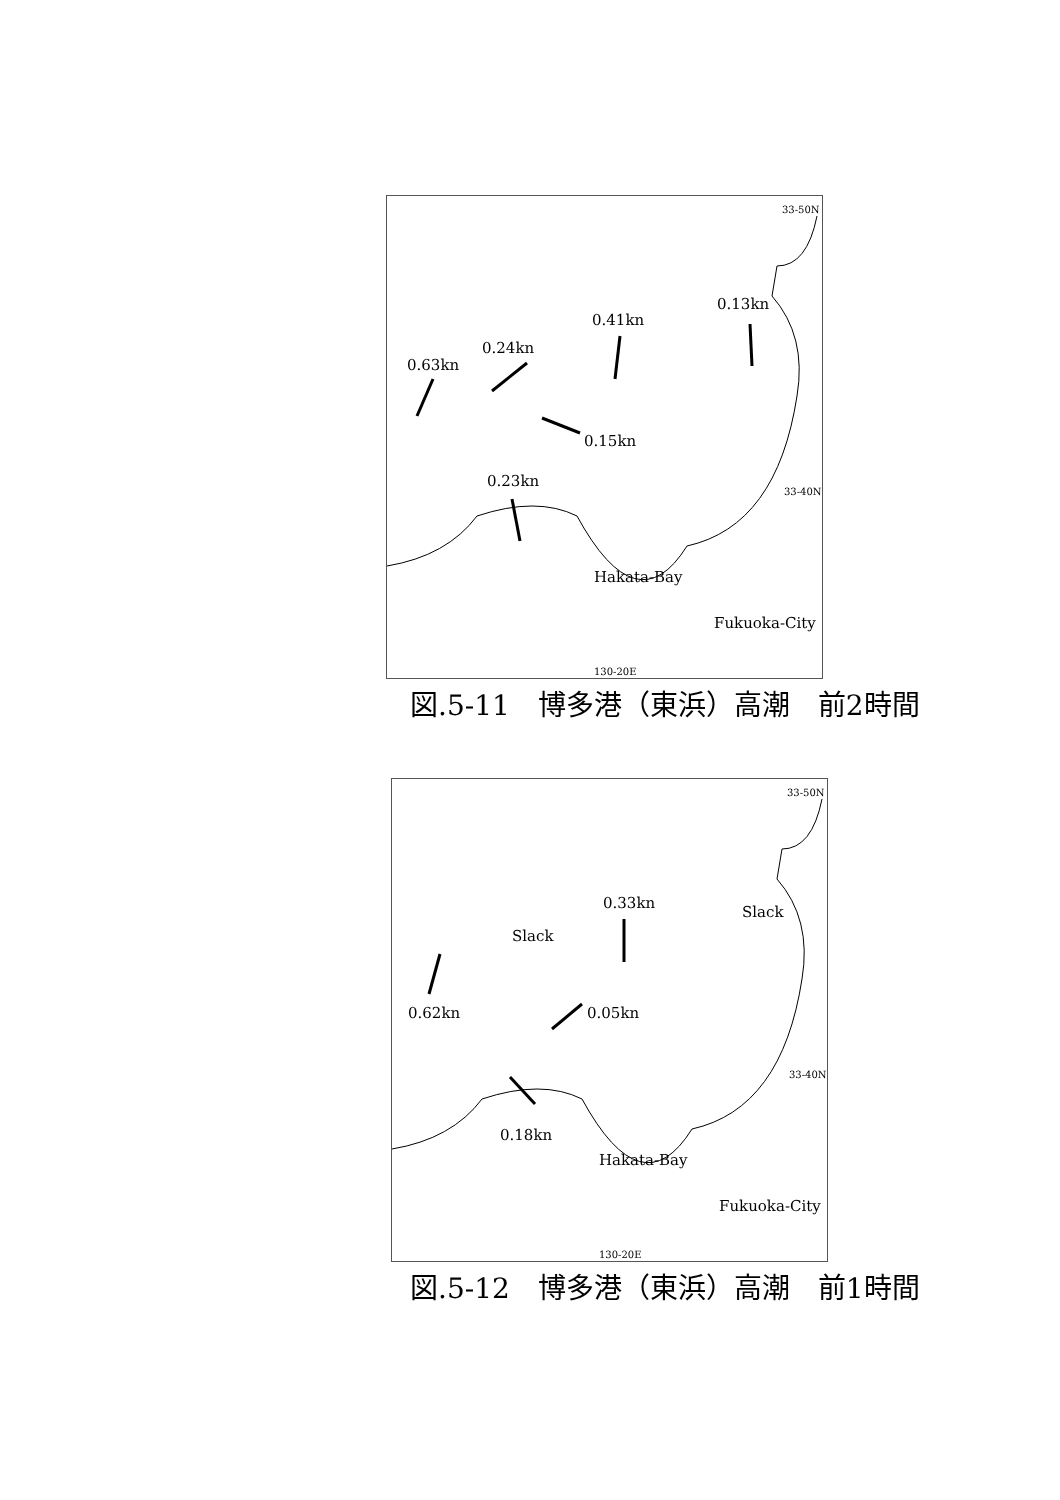0.63kn
0.24kn
0.41kn
0.13kn
0.15kn
0.23kn
Hakata-Bay
Fukuoka-City
33-50N
33-40N
130-20E
図.5-11　博多港（東浜）高潮　前2時間
Slack
0.33kn
Slack
0.62kn 0.05kn
0.18kn
Hakata-Bay
Fukuoka-City
33-50N
33-40N
130-20E
図.5-12　博多港（東浜）高潮　前1時間